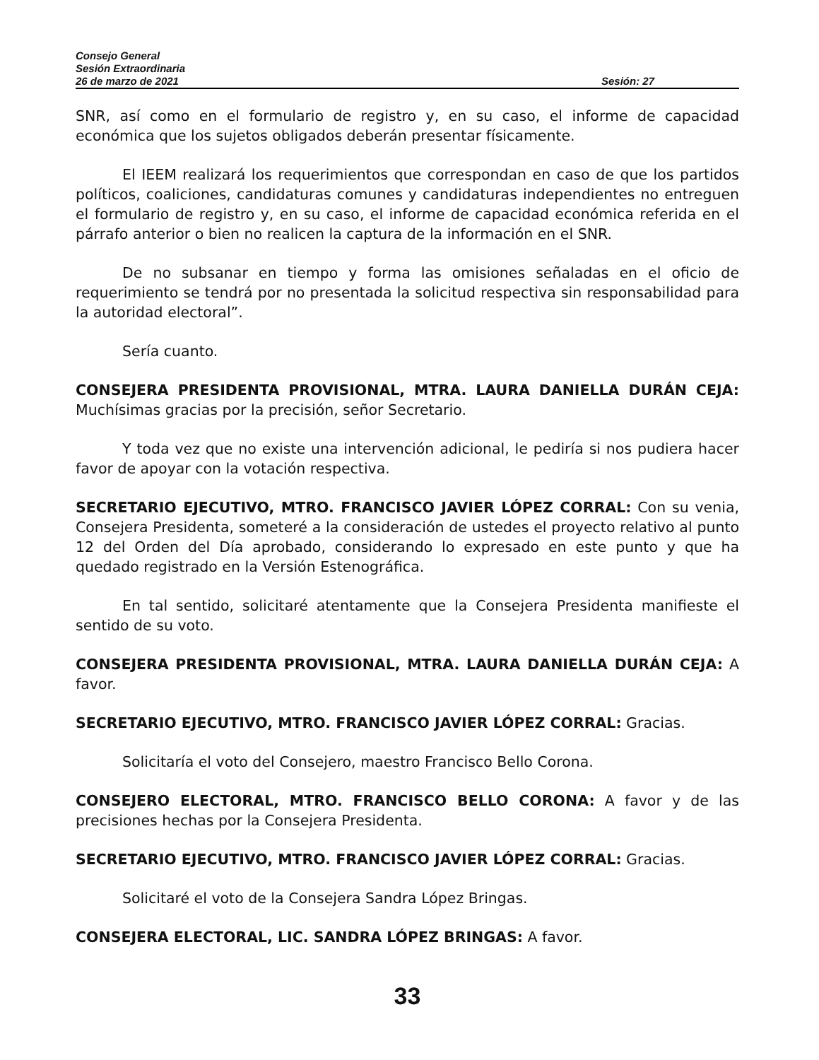Consejo General
Sesión Extraordinaria
26 de marzo de 2021 Sesión: 27
SNR, así como en el formulario de registro y, en su caso, el informe de capacidad económica que los sujetos obligados deberán presentar físicamente.
El IEEM realizará los requerimientos que correspondan en caso de que los partidos políticos, coaliciones, candidaturas comunes y candidaturas independientes no entreguen el formulario de registro y, en su caso, el informe de capacidad económica referida en el párrafo anterior o bien no realicen la captura de la información en el SNR.
De no subsanar en tiempo y forma las omisiones señaladas en el oficio de requerimiento se tendrá por no presentada la solicitud respectiva sin responsabilidad para la autoridad electoral”.
Sería cuanto.
CONSEJERA PRESIDENTA PROVISIONAL, MTRA. LAURA DANIELLA DURÁN CEJA: Muchísimas gracias por la precisión, señor Secretario.
Y toda vez que no existe una intervención adicional, le pediría si nos pudiera hacer favor de apoyar con la votación respectiva.
SECRETARIO EJECUTIVO, MTRO. FRANCISCO JAVIER LÓPEZ CORRAL: Con su venia, Consejera Presidenta, someteré a la consideración de ustedes el proyecto relativo al punto 12 del Orden del Día aprobado, considerando lo expresado en este punto y que ha quedado registrado en la Versión Estenográfica.
En tal sentido, solicitaré atentamente que la Consejera Presidenta manifieste el sentido de su voto.
CONSEJERA PRESIDENTA PROVISIONAL, MTRA. LAURA DANIELLA DURÁN CEJA: A favor.
SECRETARIO EJECUTIVO, MTRO. FRANCISCO JAVIER LÓPEZ CORRAL: Gracias.
Solicitaría el voto del Consejero, maestro Francisco Bello Corona.
CONSEJERO ELECTORAL, MTRO. FRANCISCO BELLO CORONA: A favor y de las precisiones hechas por la Consejera Presidenta.
SECRETARIO EJECUTIVO, MTRO. FRANCISCO JAVIER LÓPEZ CORRAL: Gracias.
Solicitaré el voto de la Consejera Sandra López Bringas.
CONSEJERA ELECTORAL, LIC. SANDRA LÓPEZ BRINGAS: A favor.
33